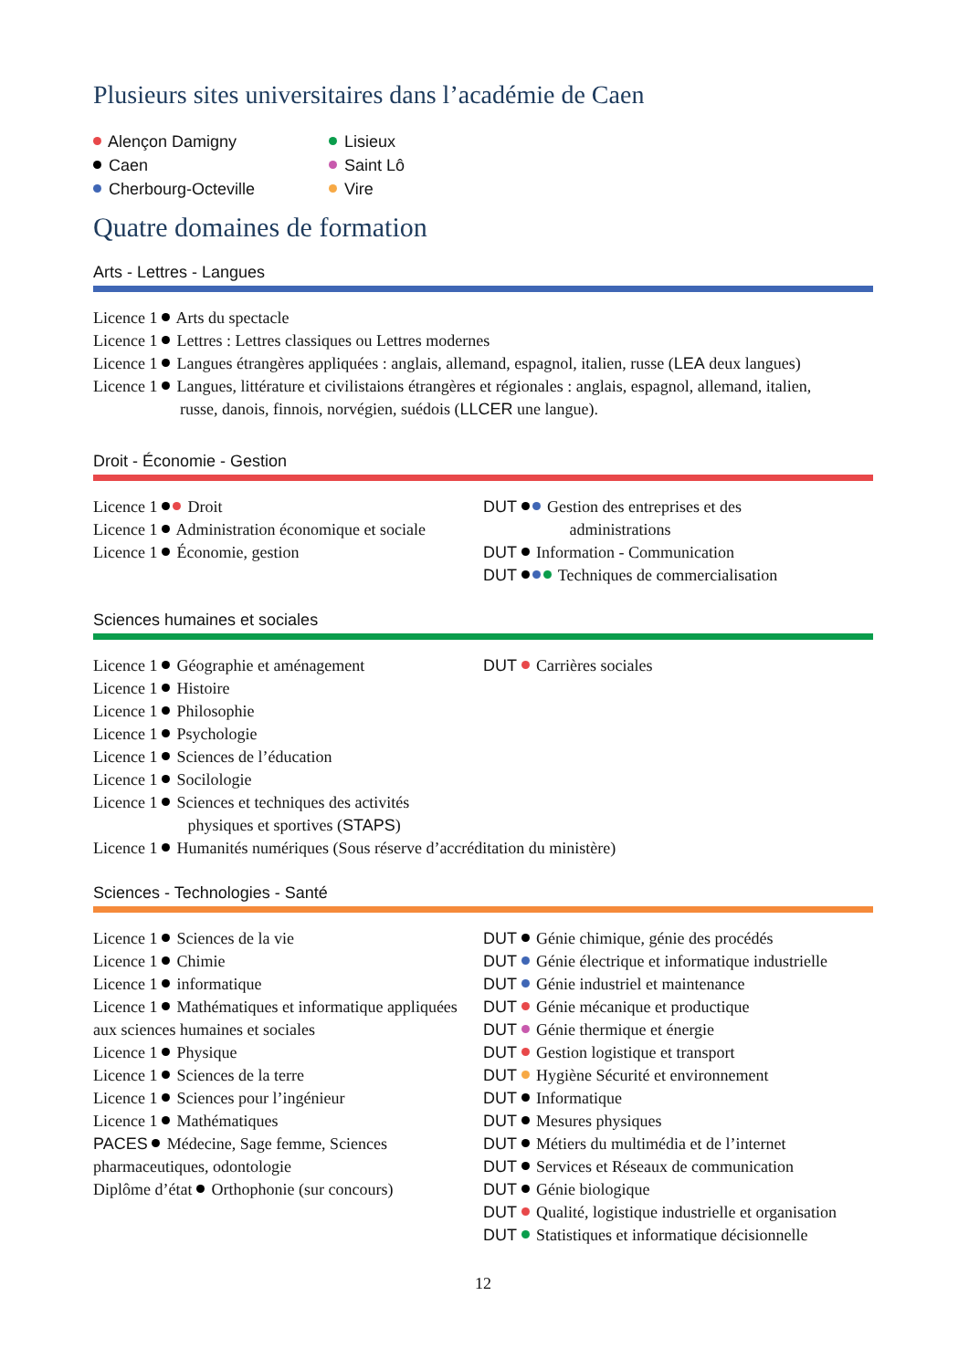Plusieurs sites universitaires dans l’académie de Caen
Alençon Damigny
Caen
Cherbourg-Octeville
Lisieux
Saint Lô
Vire
Quatre domaines de formation
Arts - Lettres - Langues
Licence 1 Arts du spectacle
Licence 1 Lettres : Lettres classiques ou Lettres modernes
Licence 1 Langues étrangères appliquées : anglais, allemand, espagnol, italien, russe (LEA deux langues)
Licence 1 Langues, littérature et civilistaions étrangères et régionales : anglais, espagnol, allemand, italien,
russe, danois, finnois, norvégien, suédois (LLCER une langue).
Droit - Économie - Gestion
Licence 1 Droit
Licence 1 Administration économique et sociale
Licence 1 Économie, gestion
DUT Gestion des entreprises et des
administrations
DUT Information - Communication
DUT Techniques de commercialisation
Sciences humaines et sociales
Licence 1 Géographie et aménagement
Licence 1 Histoire
Licence 1 Philosophie
Licence 1 Psychologie
Licence 1 Sciences de l’éducation
Licence 1 Socilologie
Licence 1 Sciences et techniques des activités
physiques et sportives (STAPS)
DUT Carrières sociales
Licence 1 Humanités numériques (Sous réserve d’accréditation du ministère)
Sciences - Technologies - Santé
Licence 1 Sciences de la vie
Licence 1 Chimie
Licence 1 informatique
Licence 1 Mathématiques et informatique appliquées aux sciences humaines et sociales
Licence 1 Physique
Licence 1 Sciences de la terre
Licence 1 Sciences pour l’ingénieur
Licence 1 Mathématiques
PACES Médecine, Sage femme, Sciences pharmaceutiques, odontologie
Diplôme d’état Orthophonie (sur concours)
DUT Génie chimique, génie des procédés
DUT Génie électrique et informatique industrielle
DUT Génie industriel et maintenance
DUT Génie mécanique et productique
DUT Génie thermique et énergie
DUT Gestion logistique et transport
DUT Hygiène Sécurité et environnement
DUT Informatique
DUT Mesures physiques
DUT Métiers du multimédia et de l’internet
DUT Services et Réseaux de communication
DUT Génie biologique
DUT Qualité, logistique industrielle et organisation
DUT Statistiques et informatique décisionnelle
12